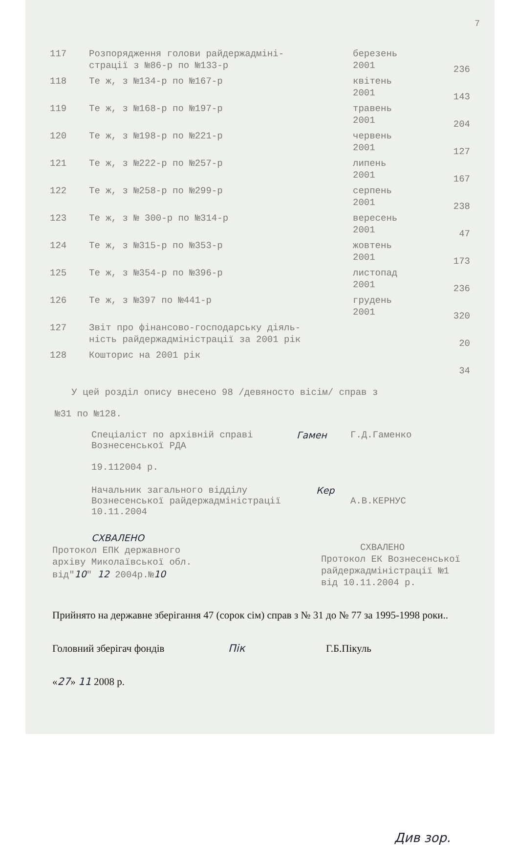7
| 117 | Розпорядження голови райдержадміні- страції з №86-р по №133-р | березень 2001 | 236 |
| 118 | Те ж, з №134-р по №167-р | квітень 2001 | 143 |
| 119 | Те ж, з №168-р по №197-р | травень 2001 | 204 |
| 120 | Те ж, з №198-р по №221-р | червень 2001 | 127 |
| 121 | Те ж, з №222-р по №257-р | липень 2001 | 167 |
| 122 | Те ж, з №258-р по №299-р | серпень 2001 | 238 |
| 123 | Те ж, з № 300-р по №314-р | вересень 2001 | 47 |
| 124 | Те ж, з №315-р по №353-р | жовтень 2001 | 173 |
| 125 | Те ж, з №354-р по №396-р | листопад 2001 | 236 |
| 126 | Те ж, з №397 по №441-р | грудень 2001 | 320 |
| 127 | Звіт про фінансово-господарську діяль- ність райдержадміністрації за 2001 рік | | 20 |
| 128 | Кошторис на 2001 рік | | 34 |
У цей розділ опису внесено 98 /девяносто вісім/ справ з
№31 по №128.
Спеціаліст по архівній справі
Вознесенської РДА
19.112004 р.
Гамен Г.Д.Гаменко
Начальник загального відділу
Вознесенської райдержадміністрації
10.11.2004
Кер
А.В.КЕРНУС
СХВАЛЕНО
Протокол ЕПК державного
архіву Миколаївської обл.
від"10" 12 2004р.№10
СХВАЛЕНО
Протокол ЕК Вознесенської
райдержадміністрації №1
від 10.11.2004 р.
Прийнято на державне зберігання 47 (сорок сім) справ з № 31 до № 77 за 1995-1998 роки..
Головний зберігач фондів Пік Г.Б.Пікуль
«27» 11 2008 р.
Див зор.